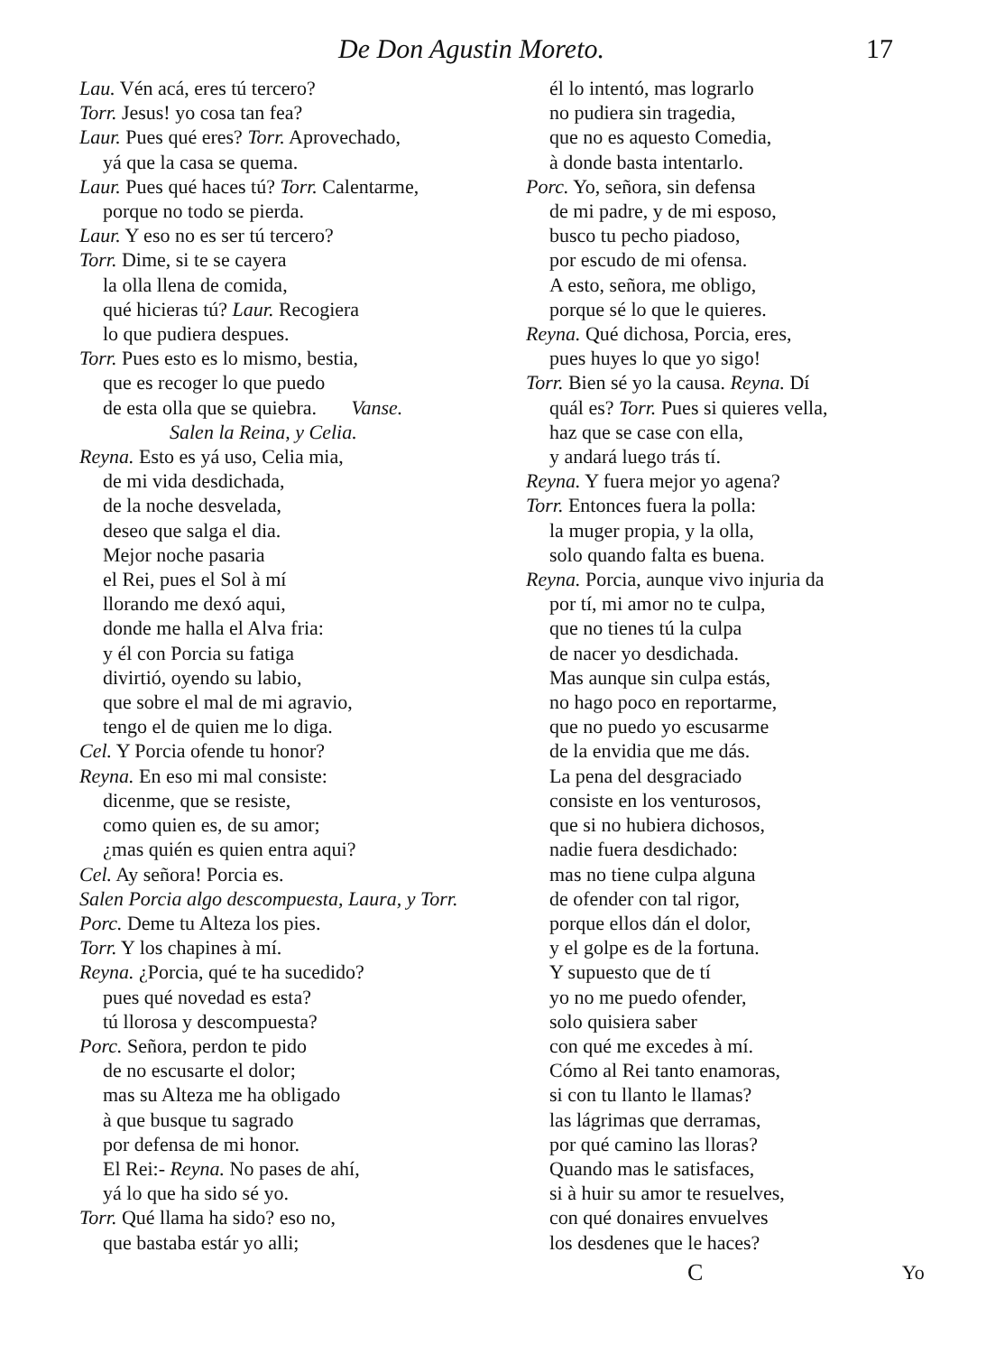De Don Agustin Moreto. 17
Lau. Vén acá, eres tú tercero?
Torr. Jesus! yo cosa tan fea?
Laur. Pues qué eres? Torr. Aprovechado,
yá que la casa se quema.
Laur. Pues qué haces tú? Torr. Calentarme,
porque no todo se pierda.
Laur. Y eso no es ser tú tercero?
Torr. Dime, si te se cayera
la olla llena de comida,
qué hicieras tú? Laur. Recogiera
lo que pudiera despues.
Torr. Pues esto es lo mismo, bestia,
que es recoger lo que puedo
de esta olla que se quiebra. Vanse.
Salen la Reina, y Celia.
Reyna. Esto es yá uso, Celia mia,
de mi vida desdichada,
de la noche desvelada,
deseo que salga el dia.
Mejor noche pasaria
el Rei, pues el Sol à mí
llorando me dexó aqui,
donde me halla el Alva fria:
y él con Porcia su fatiga
divirtió, oyendo su labio,
que sobre el mal de mi agravio,
tengo el de quien me lo diga.
Cel. Y Porcia ofende tu honor?
Reyna. En eso mi mal consiste:
dicenme, que se resiste,
como quien es, de su amor;
¿mas quién es quien entra aqui?
Cel. Ay señora! Porcia es.
Salen Porcia algo descompuesta, Laura, y Torr.
Porc. Deme tu Alteza los pies.
Torr. Y los chapines à mí.
Reyna. ¿Porcia, qué te ha sucedido?
pues qué novedad es esta?
tú llorosa y descompuesta?
Porc. Señora, perdon te pido
de no escusarte el dolor;
mas su Alteza me ha obligado
à que busque tu sagrado
por defensa de mi honor.
El Rei:- Reyna. No pases de ahí,
yá lo que ha sido sé yo.
Torr. Qué llama ha sido? eso no,
que bastaba estár yo alli;
él lo intentó, mas lograrlo
no pudiera sin tragedia,
que no es aquesto Comedia,
à donde basta intentarlo.
Porc. Yo, señora, sin defensa
de mi padre, y de mi esposo,
busco tu pecho piadoso,
por escudo de mi ofensa.
A esto, señora, me obligo,
porque sé lo que le quieres.
Reyna. Qué dichosa, Porcia, eres,
pues huyes lo que yo sigo!
Torr. Bien sé yo la causa. Reyna. Dí
quál es? Torr. Pues si quieres vella,
haz que se case con ella,
y andará luego trás tí.
Reyna. Y fuera mejor yo agena?
Torr. Entonces fuera la polla:
la muger propia, y la olla,
solo quando falta es buena.
Reyna. Porcia, aunque vivo injuria da
por tí, mi amor no te culpa,
que no tienes tú la culpa
de nacer yo desdichada.
Mas aunque sin culpa estás,
no hago poco en reportarme,
que no puedo yo escusarme
de la envidia que me dás.
La pena del desgraciado
consiste en los venturosos,
que si no hubiera dichosos,
nadie fuera desdichado:
mas no tiene culpa alguna
de ofender con tal rigor,
porque ellos dán el dolor,
y el golpe es de la fortuna.
Y supuesto que de tí
yo no me puedo ofender,
solo quisiera saber
con qué me excedes à mí.
Cómo al Rei tanto enamoras,
si con tu llanto le llamas?
las lágrimas que derramas,
por qué camino las lloras?
Quando mas le satisfaces,
si à huir su amor te resuelves,
con qué donaires envuelves
los desdenes que le haces?
C Yo